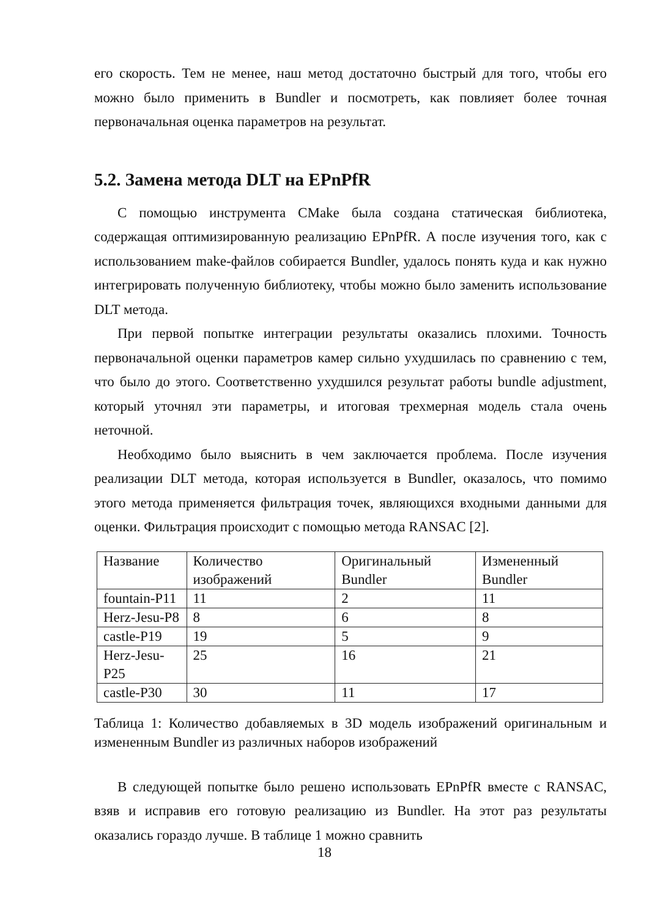его скорость. Тем не менее, наш метод достаточно быстрый для того, чтобы его можно было применить в Bundler и посмотреть, как повлияет более точная первоначальная оценка параметров на результат.
5.2. Замена метода DLT на EPnPfR
С помощью инструмента CMake была создана статическая библиотека, содержащая оптимизированную реализацию EPnPfR. А после изучения того, как с использованием make-файлов собирается Bundler, удалось понять куда и как нужно интегрировать полученную библиотеку, чтобы можно было заменить использование DLT метода.
При первой попытке интеграции результаты оказались плохими. Точность первоначальной оценки параметров камер сильно ухудшилась по сравнению с тем, что было до этого. Соответственно ухудшился результат работы bundle adjustment, который уточнял эти параметры, и итоговая трехмерная модель стала очень неточной.
Необходимо было выяснить в чем заключается проблема. После изучения реализации DLT метода, которая используется в Bundler, оказалось, что помимо этого метода применяется фильтрация точек, являющихся входными данными для оценки. Фильтрация происходит с помощью метода RANSAC [2].
| Название | Количество изображений | Оригинальный Bundler | Измененный Bundler |
| fountain-P11 | 11 | 2 | 11 |
| Herz-Jesu-P8 | 8 | 6 | 8 |
| castle-P19 | 19 | 5 | 9 |
| Herz-Jesu-P25 | 25 | 16 | 21 |
| castle-P30 | 30 | 11 | 17 |
Таблица 1: Количество добавляемых в 3D модель изображений оригинальным и измененным Bundler из различных наборов изображений
В следующей попытке было решено использовать EPnPfR вместе с RANSAC, взяв и исправив его готовую реализацию из Bundler. На этот раз результаты оказались гораздо лучше. В таблице 1 можно сравнить
18